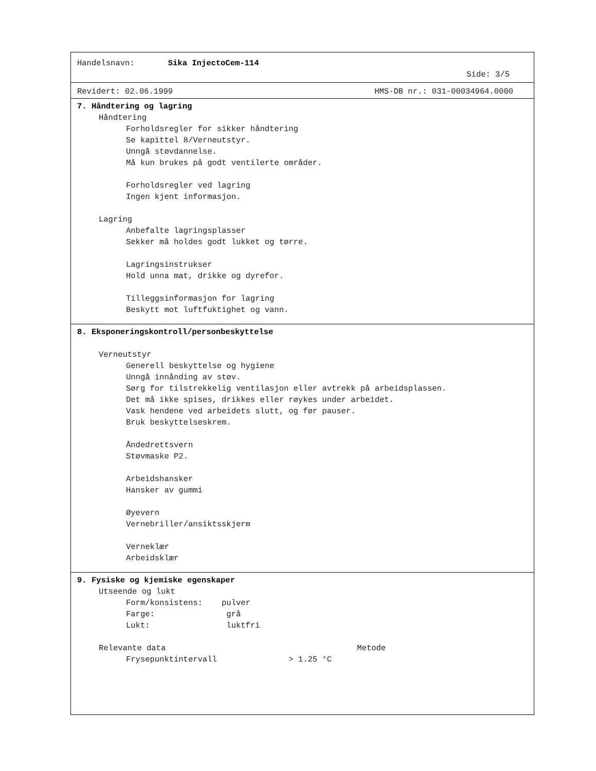Handelsnavn: Sika InjectoCem-114
Side: 3/5
Revidert: 02.06.1999 HMS-DB nr.: 031-00034964.0000
7. Håndtering og lagring
Håndtering
Forholdsregler for sikker håndtering
Se kapittel 8/Verneutstyr.
Unngå støvdannelse.
Må kun brukes på godt ventilerte områder.
Forholdsregler ved lagring
Ingen kjent informasjon.
Lagring
Anbefalte lagringsplasser
Sekker må holdes godt lukket og tørre.
Lagringsinstrukser
Hold unna mat, drikke og dyrefor.
Tilleggsinformasjon for lagring
Beskytt mot luftfuktighet og vann.
8. Eksponeringskontroll/personbeskyttelse
Verneutstyr
Generell beskyttelse og hygiene
Unngå innånding av støv.
Sørg for tilstrekkelig ventilasjon eller avtrekk på arbeidsplassen.
Det må ikke spises, drikkes eller røykes under arbeidet.
Vask hendene ved arbeidets slutt, og før pauser.
Bruk beskyttelseskrem.
Åndedrettsvern
Støvmaske P2.
Arbeidshansker
Hansker av gummi
Øyevern
Vernebriller/ansiktsskjerm
Verneklær
Arbeidsklær
9. Fysiske og kjemiske egenskaper
Utseende og lukt
Form/konsistens: pulver
Farge: grå
Lukt: luktfri
Relevante data Metode
Frysepunktintervall > 1.25 °C